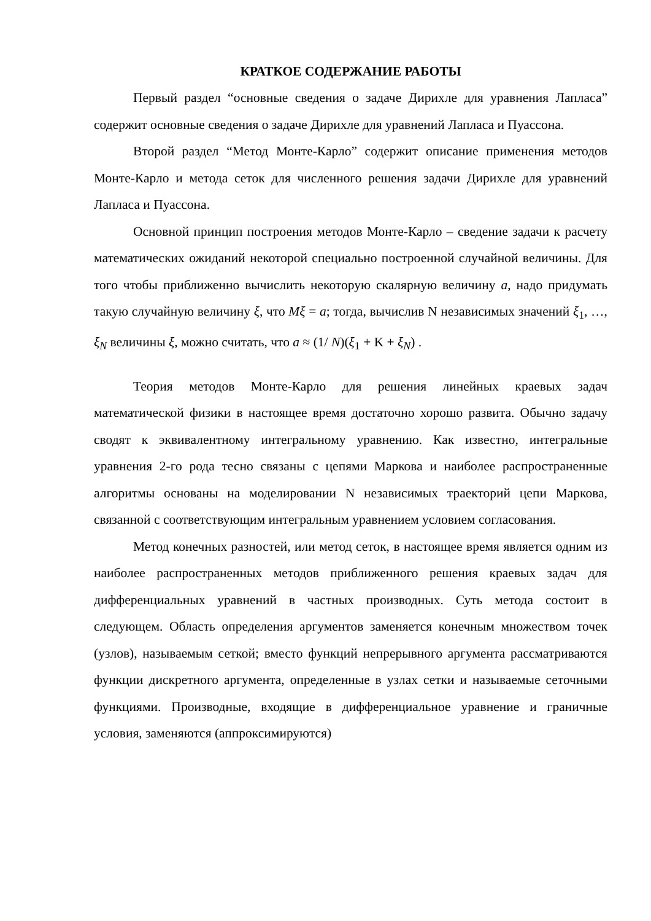КРАТКОЕ СОДЕРЖАНИЕ РАБОТЫ
Первый раздел “основные сведения о задаче Дирихле для уравнения Лапласа” содержит основные сведения о задаче Дирихле для уравнений Лапласа и Пуассона.
Второй раздел “Метод Монте-Карло” содержит описание применения методов Монте-Карло и метода сеток для численного решения задачи Дирихле для уравнений Лапласа и Пуассона.
Основной принцип построения методов Монте-Карло – сведение задачи к расчету математических ожиданий некоторой специально построенной случайной величины. Для того чтобы приближенно вычислить некоторую скалярную величину a, надо придумать такую случайную величину ξ, что Mξ = a; тогда, вычислив N независимых значений ξ<sub>1</sub>, …, ξ<sub>N</sub> величины ξ, можно считать, что a ≈ (1/ N)(ξ<sub>1</sub> + K + ξ<sub>N</sub>) .
Теория методов Монте-Карло для решения линейных краевых задач математической физики в настоящее время достаточно хорошо развита. Обычно задачу сводят к эквивалентному интегральному уравнению. Как известно, интегральные уравнения 2-го рода тесно связаны с цепями Маркова и наиболее распространенные алгоритмы основаны на моделировании N независимых траекторий цепи Маркова, связанной с соответствующим интегральным уравнением условием согласования.
Метод конечных разностей, или метод сеток, в настоящее время является одним из наиболее распространенных методов приближенного решения краевых задач для дифференциальных уравнений в частных производных. Суть метода состоит в следующем. Область определения аргументов заменяется конечным множеством точек (узлов), называемым сеткой; вместо функций непрерывного аргумента рассматриваются функции дискретного аргумента, определенные в узлах сетки и называемые сеточными функциями. Производные, входящие в дифференциальное уравнение и граничные условия, заменяются (аппроксимируются)